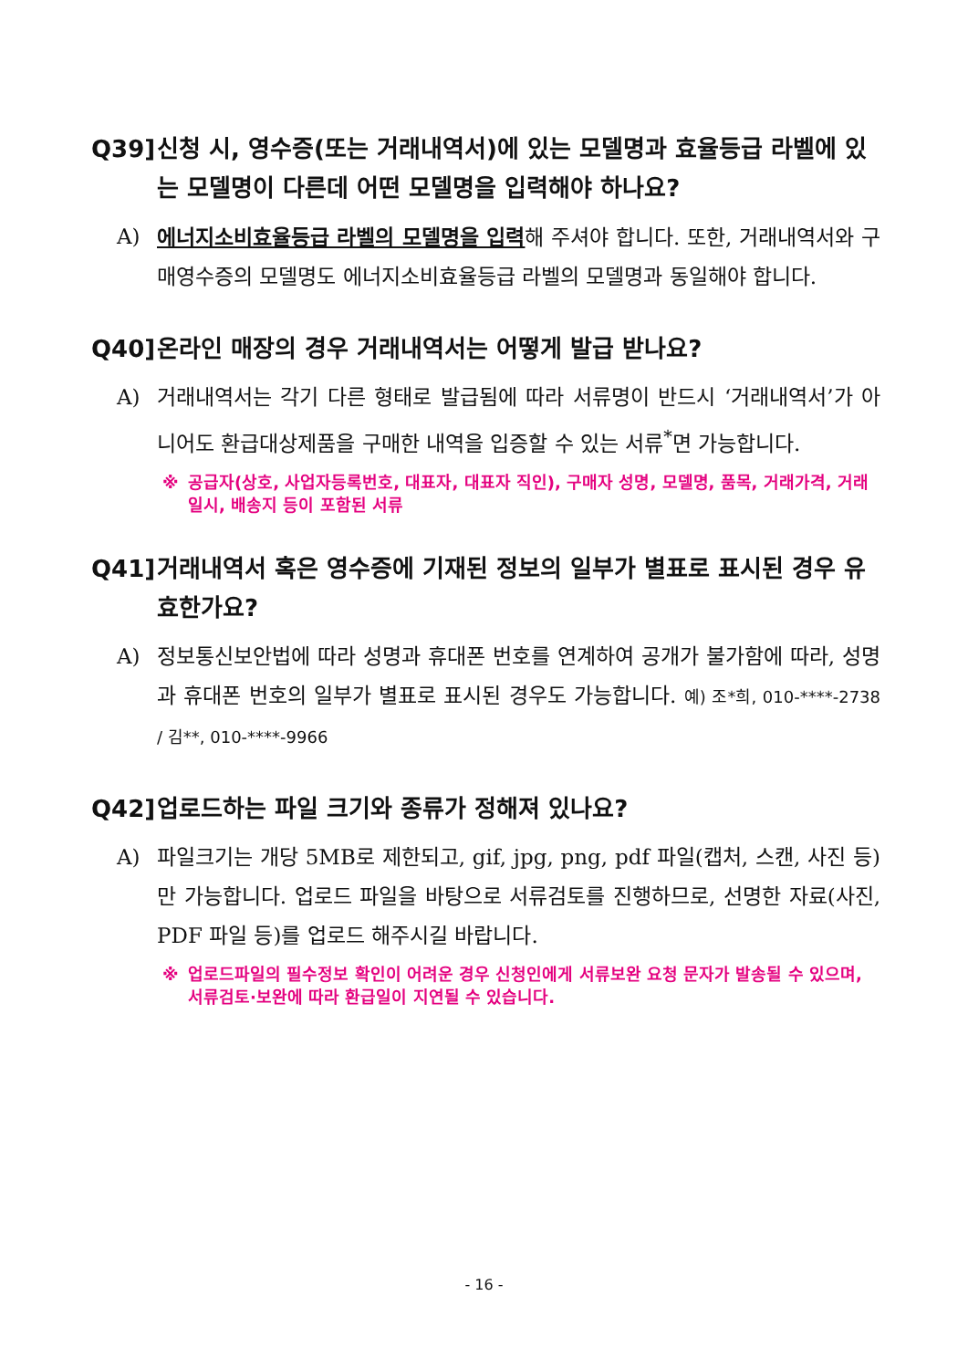Q39] 신청 시, 영수증(또는 거래내역서)에 있는 모델명과 효율등급 라벨에 있는 모델명이 다른데 어떤 모델명을 입력해야 하나요?
A) 에너지소비효율등급 라벨의 모델명을 입력해 주셔야 합니다. 또한, 거래내역서와 구매영수증의 모델명도 에너지소비효율등급 라벨의 모델명과 동일해야 합니다.
Q40] 온라인 매장의 경우 거래내역서는 어떻게 발급 받나요?
A) 거래내역서는 각기 다른 형태로 발급됨에 따라 서류명이 반드시 ‘거래내역서’가 아니어도 환급대상제품을 구매한 내역을 입증할 수 있는 서류<sup>*</sup>면 가능합니다.
※ 공급자(상호, 사업자등록번호, 대표자, 대표자 직인), 구매자 성명, 모델명, 품목, 거래가격, 거래일시, 배송지 등이 포함된 서류
Q41] 거래내역서 혹은 영수증에 기재된 정보의 일부가 별표로 표시된 경우 유효한가요?
A) 정보통신보안법에 따라 성명과 휴대폰 번호를 연계하여 공개가 불가함에 따라, 성명과 휴대폰 번호의 일부가 별표로 표시된 경우도 가능합니다. 예) 조*희, 010-****-2738 / 김**, 010-****-9966
Q42] 업로드하는 파일 크기와 종류가 정해져 있나요?
A) 파일크기는 개당 5MB로 제한되고, gif, jpg, png, pdf 파일(캡처, 스캔, 사진 등)만 가능합니다. 업로드 파일을 바탕으로 서류검토를 진행하므로, 선명한 자료(사진, PDF 파일 등)를 업로드 해주시길 바랍니다.
※ 업로드파일의 필수정보 확인이 어려운 경우 신청인에게 서류보완 요청 문자가 발송될 수 있으며, 서류검토·보완에 따라 환급일이 지연될 수 있습니다.
- 16 -